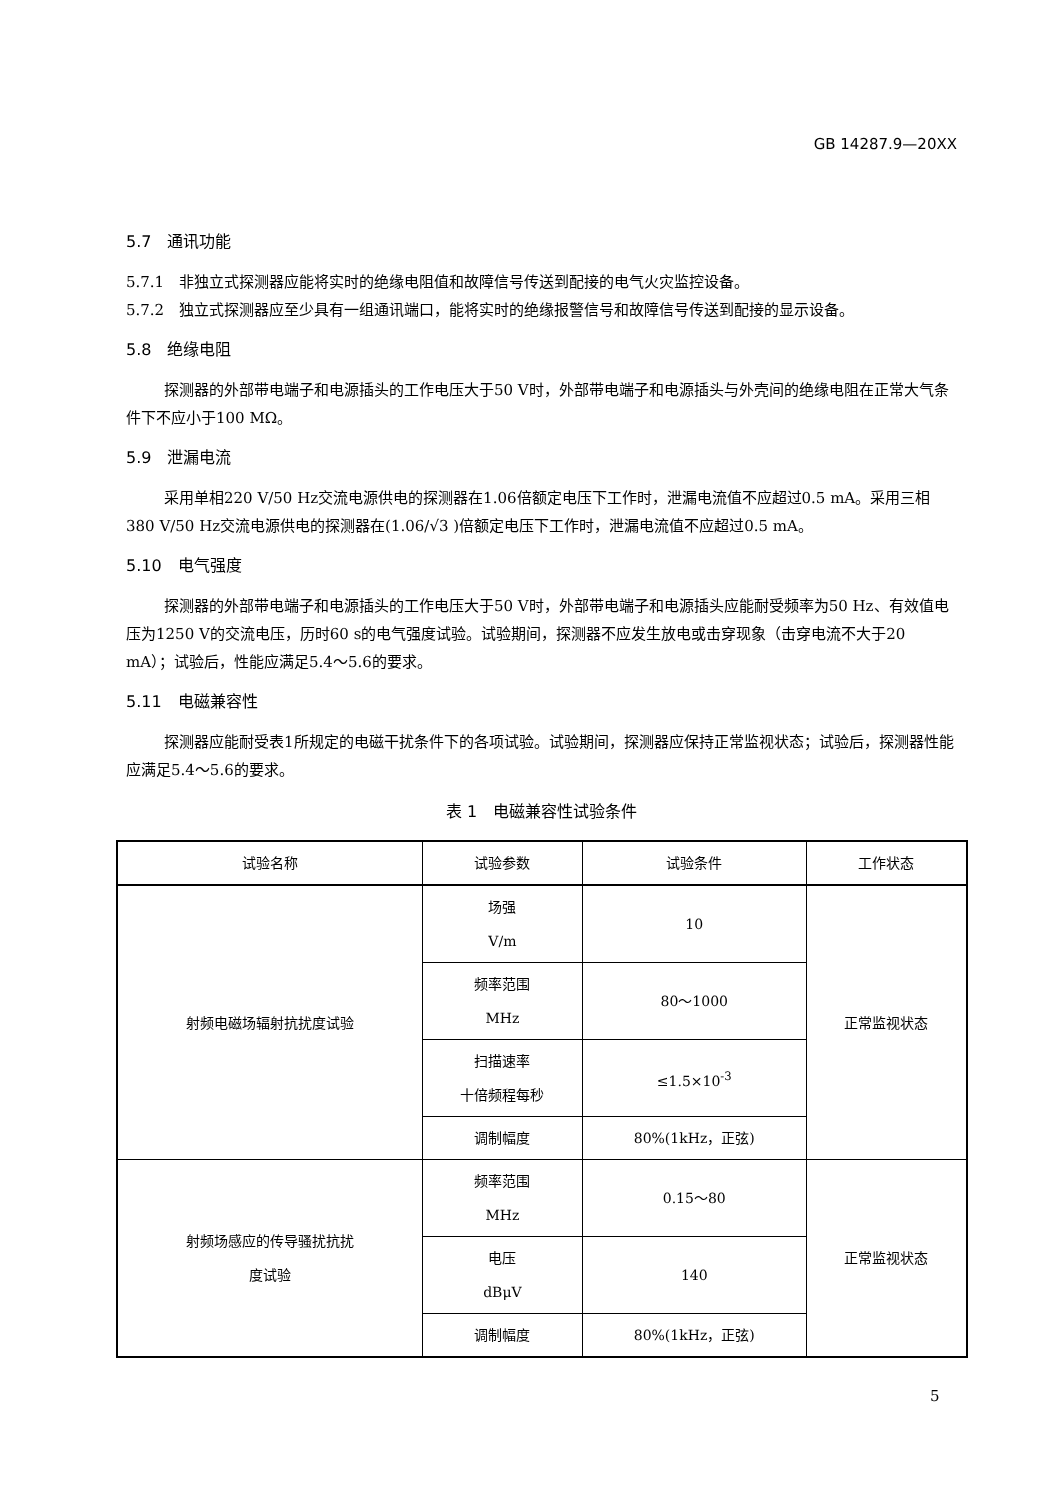GB 14287.9—20XX
5.7　通讯功能
5.7.1　非独立式探测器应能将实时的绝缘电阻值和故障信号传送到配接的电气火灾监控设备。
5.7.2　独立式探测器应至少具有一组通讯端口，能将实时的绝缘报警信号和故障信号传送到配接的显示设备。
5.8　绝缘电阻
探测器的外部带电端子和电源插头的工作电压大于50 V时，外部带电端子和电源插头与外壳间的绝缘电阻在正常大气条件下不应小于100 MΩ。
5.9　泄漏电流
采用单相220 V/50 Hz交流电源供电的探测器在1.06倍额定电压下工作时，泄漏电流值不应超过0.5 mA。采用三相380 V/50 Hz交流电源供电的探测器在(1.06/√3 )倍额定电压下工作时，泄漏电流值不应超过0.5 mA。
5.10　电气强度
探测器的外部带电端子和电源插头的工作电压大于50 V时，外部带电端子和电源插头应能耐受频率为50 Hz、有效值电压为1250 V的交流电压，历时60 s的电气强度试验。试验期间，探测器不应发生放电或击穿现象（击穿电流不大于20 mA）；试验后，性能应满足5.4～5.6的要求。
5.11　电磁兼容性
探测器应能耐受表1所规定的电磁干扰条件下的各项试验。试验期间，探测器应保持正常监视状态；试验后，探测器性能应满足5.4～5.6的要求。
表 1　电磁兼容性试验条件
| 试验名称 | 试验参数 | 试验条件 | 工作状态 |
| --- | --- | --- | --- |
| 射频电磁场辐射抗扰度试验 | 场强 V/m | 10 | 正常监视状态 |
| | 频率范围 MHz | 80～1000 | |
| | 扫描速率 十倍频程每秒 | ≤1.5×10<sup>-3</sup> | |
| | 调制幅度 | 80%(1kHz，正弦) | |
| 射频场感应的传导骚扰抗扰 度试验 | 频率范围 MHz | 0.15～80 | 正常监视状态 |
| | 电压 dBμV | 140 | |
| | 调制幅度 | 80%(1kHz，正弦) | |
5